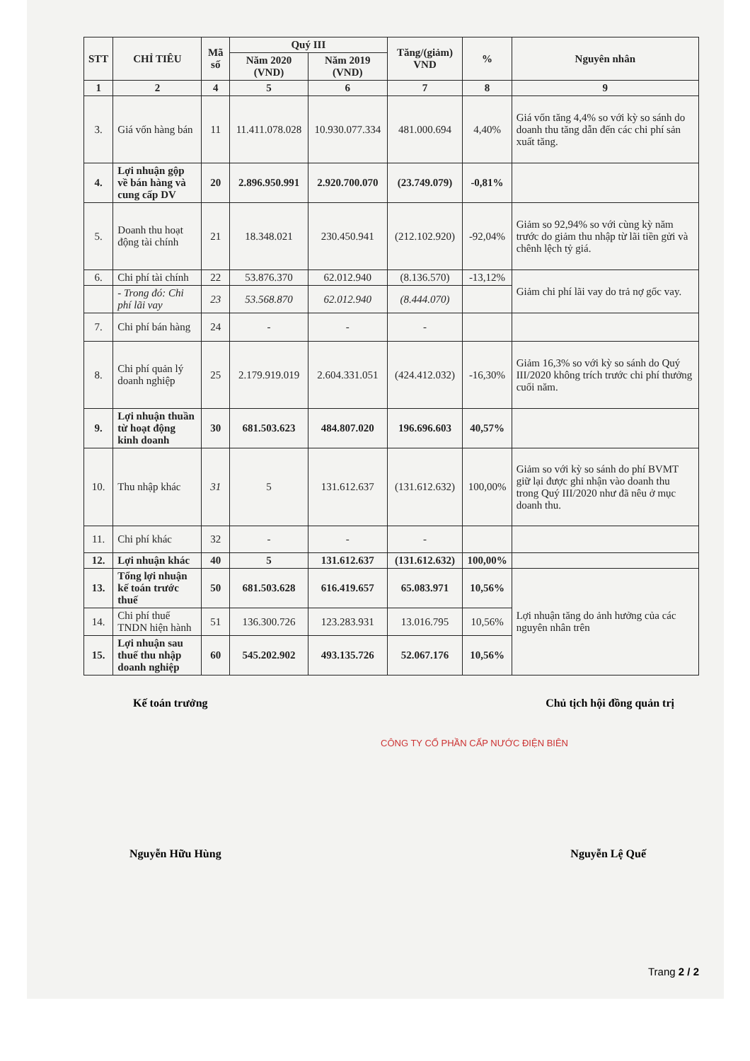| STT | CHỈ TIÊU | Mã số | Quý III | | Tăng/(giảm) VND | % | Nguyên nhân |
| --- | --- | --- | --- | --- | --- | --- | --- |
| | | | Năm 2020 (VND) | Năm 2019 (VND) | | | |
| 1 | 2 | 4 | 5 | 6 | 7 | 8 | 9 |
| 3. | Giá vốn hàng bán | 11 | 11.411.078.028 | 10.930.077.334 | 481.000.694 | 4,40% | Giá vốn tăng 4,4% so với kỳ so sánh do doanh thu tăng dẫn đến các chi phí sản xuất tăng. |
| 4. | Lợi nhuận gộp về bán hàng và cung cấp DV | 20 | 2.896.950.991 | 2.920.700.070 | (23.749.079) | -0,81% | |
| 5. | Doanh thu hoạt động tài chính | 21 | 18.348.021 | 230.450.941 | (212.102.920) | -92,04% | Giảm so 92,94% so với cùng kỳ năm trước do giảm thu nhập từ lãi tiền gửi và chênh lệch tỷ giá. |
| 6. | Chi phí tài chính | 22 | 53.876.370 | 62.012.940 | (8.136.570) | -13,12% | Giảm chi phí lãi vay do trả nợ gốc vay. |
| | - Trong đó: Chi phí lãi vay | 23 | 53.568.870 | 62.012.940 | (8.444.070) | | |
| 7. | Chi phí bán hàng | 24 | - | - | - | | |
| 8. | Chi phí quản lý doanh nghiệp | 25 | 2.179.919.019 | 2.604.331.051 | (424.412.032) | -16,30% | Giảm 16,3% so với kỳ so sánh do Quý III/2020 không trích trước chi phí thưởng cuối năm. |
| 9. | Lợi nhuận thuần từ hoạt động kinh doanh | 30 | 681.503.623 | 484.807.020 | 196.696.603 | 40,57% | |
| 10. | Thu nhập khác | 31 | 5 | 131.612.637 | (131.612.632) | 100,00% | Giảm so với kỳ so sánh do phí BVMT giữ lại được ghi nhận vào doanh thu trong Quý III/2020 như đã nêu ở mục doanh thu. |
| 11. | Chi phí khác | 32 | - | - | - | | |
| 12. | Lợi nhuận khác | 40 | 5 | 131.612.637 | (131.612.632) | 100,00% | |
| 13. | Tổng lợi nhuận kế toán trước thuế | 50 | 681.503.628 | 616.419.657 | 65.083.971 | 10,56% | Lợi nhuận tăng do ảnh hưởng của các nguyên nhân trên |
| 14. | Chi phí thuế TNDN hiện hành | 51 | 136.300.726 | 123.283.931 | 13.016.795 | 10,56% | |
| 15. | Lợi nhuận sau thuế thu nhập doanh nghiệp | 60 | 545.202.902 | 493.135.726 | 52.067.176 | 10,56% | |
Kế toán trưởng Chủ tịch hội đồng quản trị
CÔNG TY CỔ PHẦN CẤP NƯỚC ĐIỆN BIÊN
Nguyễn Hữu Hùng Nguyễn Lệ Quế
Trang 2 / 2